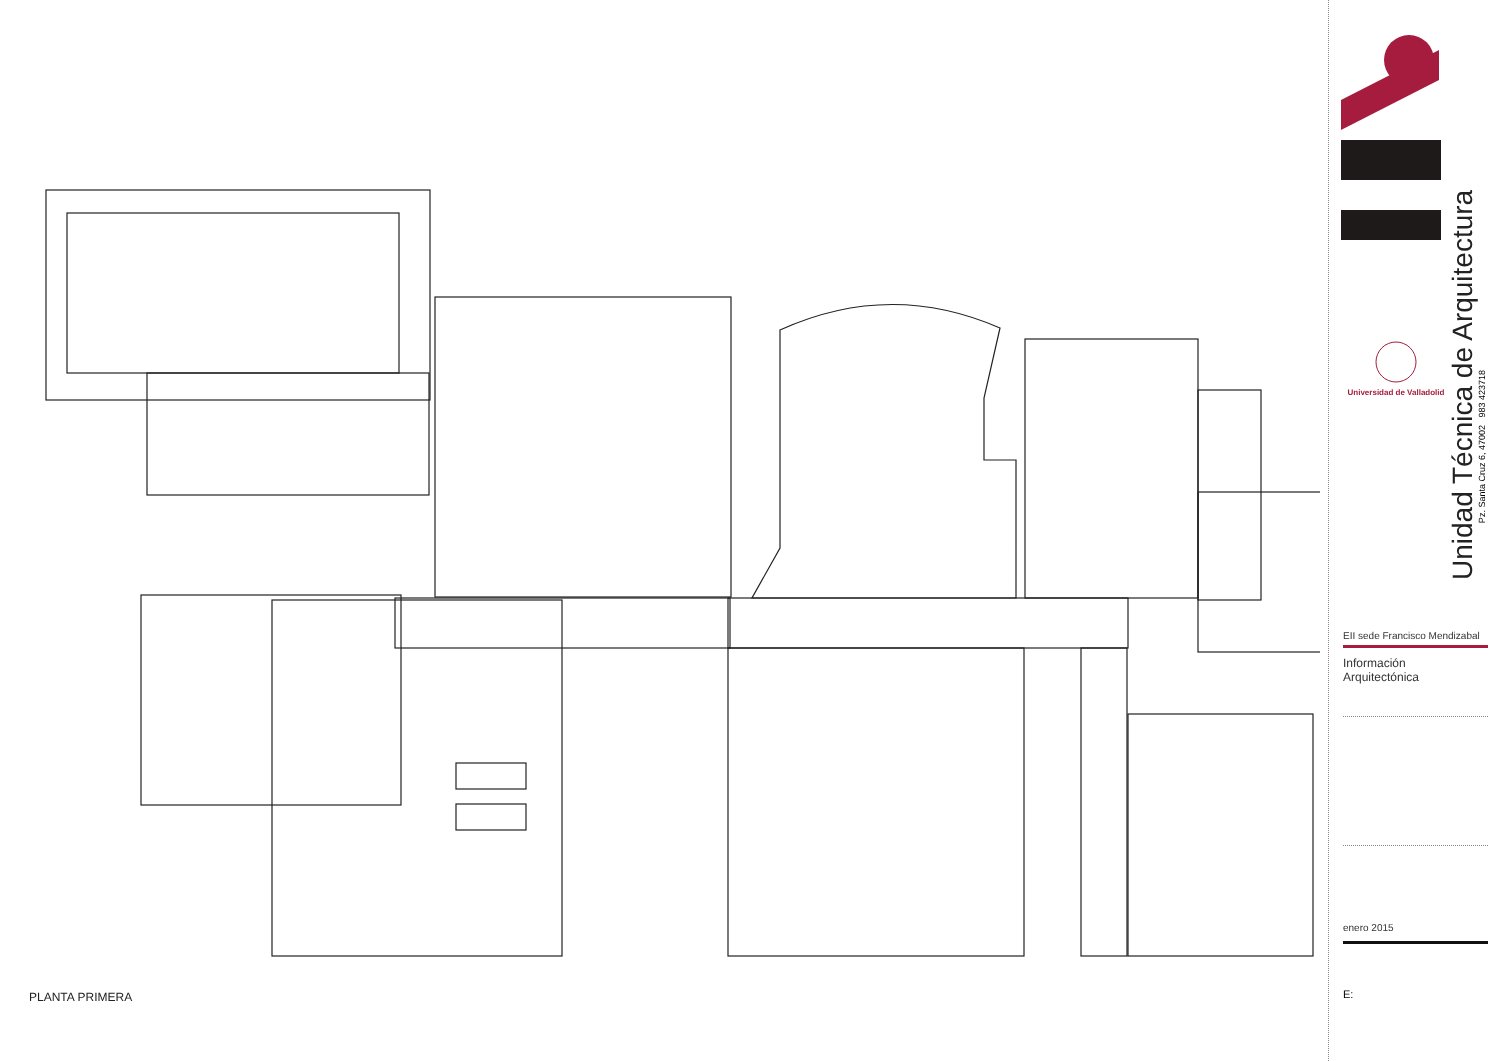PLANTA PRIMERA
Universidad de Valladolid
Unidad Técnica de Arquitectura
Pz. Santa Cruz 6, 47002 983 423718
EII sede Francisco Mendizabal
Información
Arquitectónica
enero 2015
E: